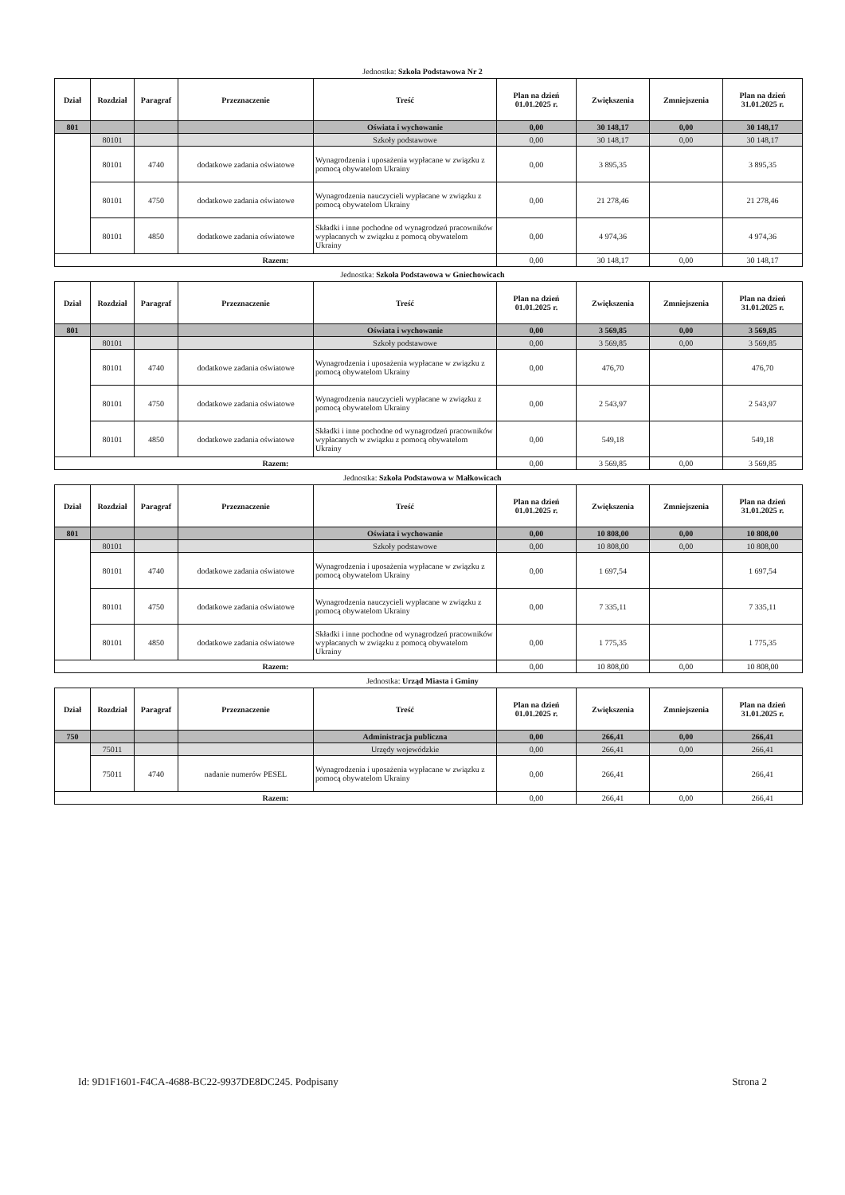Jednostka: Szkoła Podstawowa Nr 2
| Dział | Rozdział | Paragraf | Przeznaczenie | Treść | Plan na dzień 01.01.2025 r. | Zwiększenia | Zmniejszenia | Plan na dzień 31.01.2025 r. |
| --- | --- | --- | --- | --- | --- | --- | --- | --- |
| 801 | | | | Oświata i wychowanie | 0,00 | 30 148,17 | 0,00 | 30 148,17 |
| | 80101 | | | Szkoły podstawowe | 0,00 | 30 148,17 | 0,00 | 30 148,17 |
| | 80101 | 4740 | dodatkowe zadania oświatowe | Wynagrodzenia i uposażenia wypłacane w związku z pomocą obywatelom Ukrainy | 0,00 | 3 895,35 | | 3 895,35 |
| | 80101 | 4750 | dodatkowe zadania oświatowe | Wynagrodzenia nauczycieli wypłacane w związku z pomocą obywatelom Ukrainy | 0,00 | 21 278,46 | | 21 278,46 |
| | 80101 | 4850 | dodatkowe zadania oświatowe | Składki i inne pochodne od wynagrodzeń pracowników wypłacanych w związku z pomocą obywatelom Ukrainy | 0,00 | 4 974,36 | | 4 974,36 |
| Razem: | | | | | 0,00 | 30 148,17 | 0,00 | 30 148,17 |
Jednostka: Szkoła Podstawowa w Gniechowicach
| Dział | Rozdział | Paragraf | Przeznaczenie | Treść | Plan na dzień 01.01.2025 r. | Zwiększenia | Zmniejszenia | Plan na dzień 31.01.2025 r. |
| --- | --- | --- | --- | --- | --- | --- | --- | --- |
| 801 | | | | Oświata i wychowanie | 0,00 | 3 569,85 | 0,00 | 3 569,85 |
| | 80101 | | | Szkoły podstawowe | 0,00 | 3 569,85 | 0,00 | 3 569,85 |
| | 80101 | 4740 | dodatkowe zadania oświatowe | Wynagrodzenia i uposażenia wypłacane w związku z pomocą obywatelom Ukrainy | 0,00 | 476,70 | | 476,70 |
| | 80101 | 4750 | dodatkowe zadania oświatowe | Wynagrodzenia nauczycieli wypłacane w związku z pomocą obywatelom Ukrainy | 0,00 | 2 543,97 | | 2 543,97 |
| | 80101 | 4850 | dodatkowe zadania oświatowe | Składki i inne pochodne od wynagrodzeń pracowników wypłacanych w związku z pomocą obywatelom Ukrainy | 0,00 | 549,18 | | 549,18 |
| Razem: | | | | | 0,00 | 3 569,85 | 0,00 | 3 569,85 |
Jednostka: Szkoła Podstawowa w Małkowicach
| Dział | Rozdział | Paragraf | Przeznaczenie | Treść | Plan na dzień 01.01.2025 r. | Zwiększenia | Zmniejszenia | Plan na dzień 31.01.2025 r. |
| --- | --- | --- | --- | --- | --- | --- | --- | --- |
| 801 | | | | Oświata i wychowanie | 0,00 | 10 808,00 | 0,00 | 10 808,00 |
| | 80101 | | | Szkoły podstawowe | 0,00 | 10 808,00 | 0,00 | 10 808,00 |
| | 80101 | 4740 | dodatkowe zadania oświatowe | Wynagrodzenia i uposażenia wypłacane w związku z pomocą obywatelom Ukrainy | 0,00 | 1 697,54 | | 1 697,54 |
| | 80101 | 4750 | dodatkowe zadania oświatowe | Wynagrodzenia nauczycieli wypłacane w związku z pomocą obywatelom Ukrainy | 0,00 | 7 335,11 | | 7 335,11 |
| | 80101 | 4850 | dodatkowe zadania oświatowe | Składki i inne pochodne od wynagrodzeń pracowników wypłacanych w związku z pomocą obywatelom Ukrainy | 0,00 | 1 775,35 | | 1 775,35 |
| Razem: | | | | | 0,00 | 10 808,00 | 0,00 | 10 808,00 |
Jednostka: Urząd Miasta i Gminy
| Dział | Rozdział | Paragraf | Przeznaczenie | Treść | Plan na dzień 01.01.2025 r. | Zwiększenia | Zmniejszenia | Plan na dzień 31.01.2025 r. |
| --- | --- | --- | --- | --- | --- | --- | --- | --- |
| 750 | | | | Administracja publiczna | 0,00 | 266,41 | 0,00 | 266,41 |
| | 75011 | | | Urzędy wojewódzkie | 0,00 | 266,41 | 0,00 | 266,41 |
| | 75011 | 4740 | nadanie numerów PESEL | Wynagrodzenia i uposażenia wypłacane w związku z pomocą obywatelom Ukrainy | 0,00 | 266,41 | | 266,41 |
| Razem: | | | | | 0,00 | 266,41 | 0,00 | 266,41 |
Id: 9D1F1601-F4CA-4688-BC22-9937DE8DC245. Podpisany Strona 2